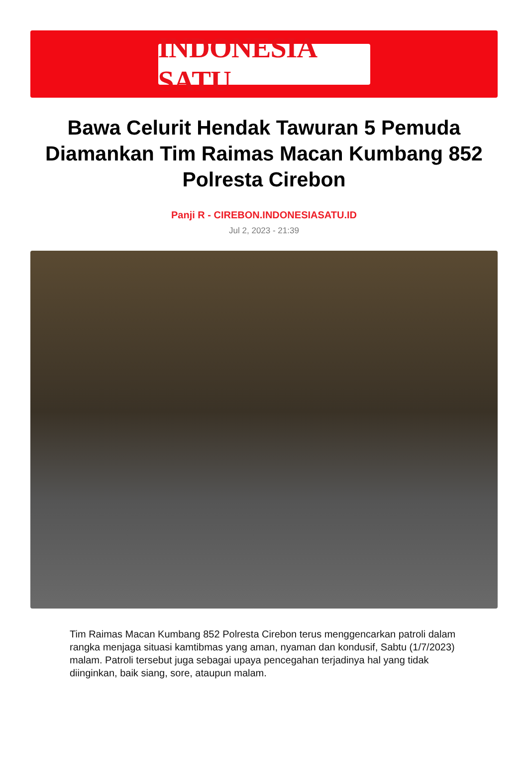INDONESIA SATU
Bawa Celurit Hendak Tawuran 5 Pemuda Diamankan Tim Raimas Macan Kumbang 852 Polresta Cirebon
Panji R - CIREBON.INDONESIASATU.ID
Jul 2, 2023 - 21:39
Tim Raimas Macan Kumbang 852 Polresta Cirebon terus menggencarkan patroli dalam rangka menjaga situasi kamtibmas yang aman, nyaman dan kondusif, Sabtu (1/7/2023) malam. Patroli tersebut juga sebagai upaya pencegahan terjadinya hal yang tidak diinginkan, baik siang, sore, ataupun malam.